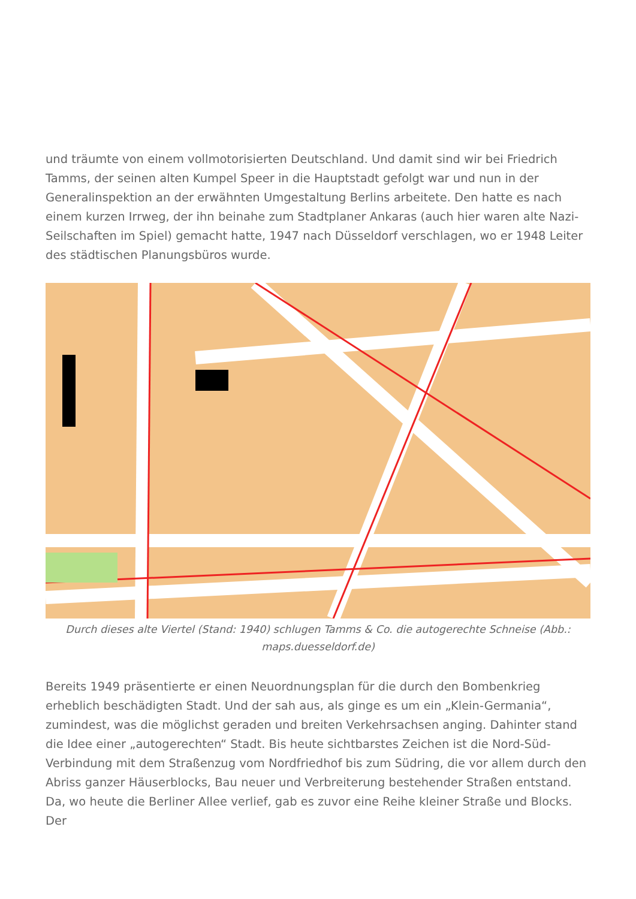und träumte von einem vollmotorisierten Deutschland. Und damit sind wir bei Friedrich Tamms, der seinen alten Kumpel Speer in die Hauptstadt gefolgt war und nun in der Generalinspektion an der erwähnten Umgestaltung Berlins arbeitete. Den hatte es nach einem kurzen Irrweg, der ihn beinahe zum Stadtplaner Ankaras (auch hier waren alte Nazi-Seilschaften im Spiel) gemacht hatte, 1947 nach Düsseldorf verschlagen, wo er 1948 Leiter des städtischen Planungsbüros wurde.
Durch dieses alte Viertel (Stand: 1940) schlugen Tamms & Co. die autogerechte Schneise (Abb.: maps.duesseldorf.de)
Bereits 1949 präsentierte er einen Neuordnungsplan für die durch den Bombenkrieg erheblich beschädigten Stadt. Und der sah aus, als ginge es um ein „Klein-Germania“, zumindest, was die möglichst geraden und breiten Verkehrsachsen anging. Dahinter stand die Idee einer „autogerechten“ Stadt. Bis heute sichtbarstes Zeichen ist die Nord-Süd-Verbindung mit dem Straßenzug vom Nordfriedhof bis zum Südring, die vor allem durch den Abriss ganzer Häuserblocks, Bau neuer und Verbreiterung bestehender Straßen entstand. Da, wo heute die Berliner Allee verlief, gab es zuvor eine Reihe kleiner Straße und Blocks. Der